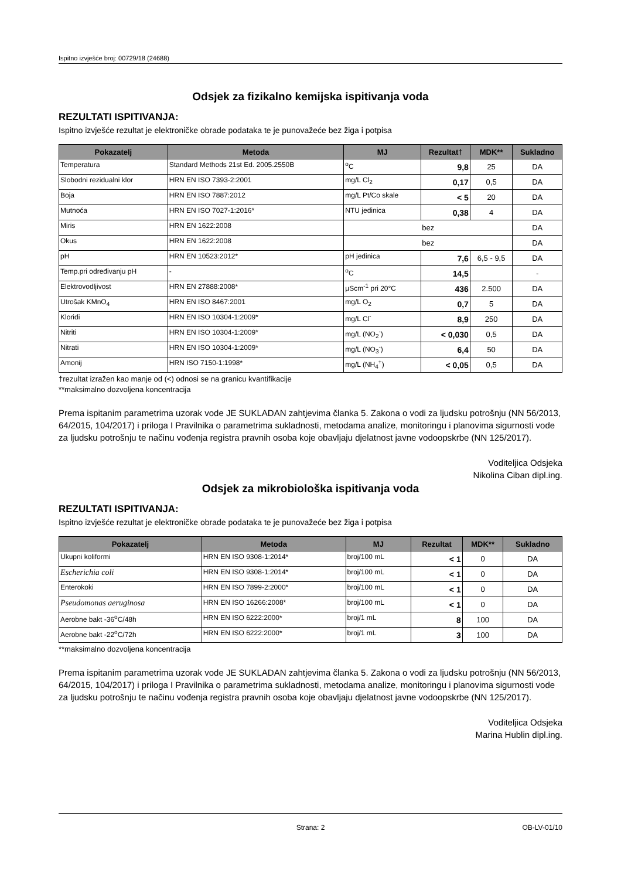Ispitno izvješće broj: 00729/18 (24688)
Odsjek za fizikalno kemijska ispitivanja voda
REZULTATI ISPITIVANJA:
Ispitno izvješće rezultat je elektroničke obrade podataka te je punovažeće bez žiga i potpisa
| Pokazatelj | Metoda | MJ | Rezultat† | MDK** | Sukladno |
| --- | --- | --- | --- | --- | --- |
| Temperatura | Standard Methods 21st Ed. 2005.2550B | <sup>o</sup> C | 9,8 | 25 | DA |
| Slobodni rezidualni klor | HRN EN ISO 7393-2:2001 | mg/L Cl<sub>2</sub> | 0,17 | 0,5 | DA |
| Boja | HRN EN ISO 7887:2012 | mg/L Pt/Co skale | < 5 | 20 | DA |
| Mutnoća | HRN EN ISO 7027-1:2016* | NTU jedinica | 0,38 | 4 | DA |
| Miris | HRN EN 1622:2008 | bez | | | DA |
| Okus | HRN EN 1622:2008 | bez | | | DA |
| pH | HRN EN 10523:2012* | pH jedinica | 7,6 | 6,5 - 9,5 | DA |
| Temp.pri određivanju pH | - | <sup>o</sup> C | 14,5 | | - |
| Elektrovodljivost | HRN EN 27888:2008* | µScm<sup>-1</sup> pri 20°C | 436 | 2.500 | DA |
| Utrošak KMnO<sub>4</sub> | HRN EN ISO 8467:2001 | mg/L O<sub>2</sub> | 0,7 | 5 | DA |
| Kloridi | HRN EN ISO 10304-1:2009* | mg/L Cl<sup>-</sup> | 8,9 | 250 | DA |
| Nitriti | HRN EN ISO 10304-1:2009* | mg/L (NO<sub>2</sub><sup>-</sup>) | < 0,030 | 0,5 | DA |
| Nitrati | HRN EN ISO 10304-1:2009* | mg/L (NO<sub>3</sub><sup>-</sup>) | 6,4 | 50 | DA |
| Amonij | HRN ISO 7150-1:1998* | mg/L (NH<sub>4</sub><sup>+</sup>) | < 0,05 | 0,5 | DA |
†rezultat izražen kao manje od (<) odnosi se na granicu kvantifikacije
**maksimalno dozvoljena koncentracija
Prema ispitanim parametrima uzorak vode JE SUKLADAN zahtjevima članka 5. Zakona o vodi za ljudsku potrošnju (NN 56/2013, 64/2015, 104/2017) i priloga I Pravilnika o parametrima sukladnosti, metodama analize, monitoringu i planovima sigurnosti vode za ljudsku potrošnju te načinu vođenja registra pravnih osoba koje obavljaju djelatnost javne vodoopskrbe (NN 125/2017).
Voditeljica Odsjeka
Nikolina Ciban dipl.ing.
Odsjek za mikrobiološka ispitivanja voda
REZULTATI ISPITIVANJA:
Ispitno izvješće rezultat je elektroničke obrade podataka te je punovažeće bez žiga i potpisa
| Pokazatelj | Metoda | MJ | Rezultat | MDK** | Sukladno |
| --- | --- | --- | --- | --- | --- |
| Ukupni koliformi | HRN EN ISO 9308-1:2014* | broj/100 mL | < 1 | 0 | DA |
| Escherichia coli | HRN EN ISO 9308-1:2014* | broj/100 mL | < 1 | 0 | DA |
| Enterokoki | HRN EN ISO 7899-2:2000* | broj/100 mL | < 1 | 0 | DA |
| Pseudomonas aeruginosa | HRN EN ISO 16266:2008* | broj/100 mL | < 1 | 0 | DA |
| Aerobne bakt -36<sup>o</sup>C/48h | HRN EN ISO 6222:2000* | broj/1 mL | 8 | 100 | DA |
| Aerobne bakt -22<sup>o</sup>C/72h | HRN EN ISO 6222:2000* | broj/1 mL | 3 | 100 | DA |
**maksimalno dozvoljena koncentracija
Prema ispitanim parametrima uzorak vode JE SUKLADAN zahtjevima članka 5. Zakona o vodi za ljudsku potrošnju (NN 56/2013, 64/2015, 104/2017) i priloga I Pravilnika o parametrima sukladnosti, metodama analize, monitoringu i planovima sigurnosti vode za ljudsku potrošnju te načinu vođenja registra pravnih osoba koje obavljaju djelatnost javne vodoopskrbe (NN 125/2017).
Voditeljica Odsjeka
Marina Hublin dipl.ing.
Strana: 2 OB-LV-01/10